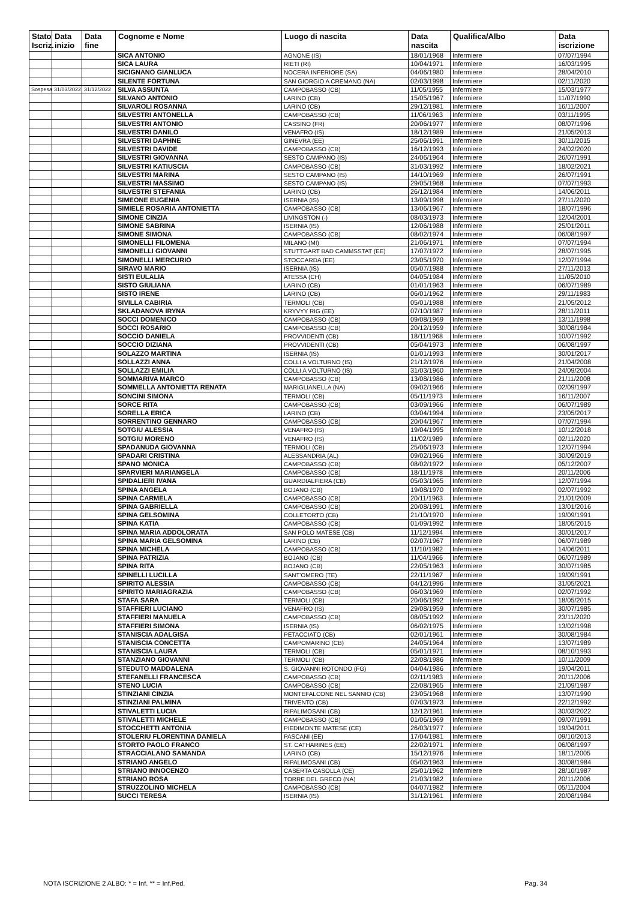| Stato Iscriz. | Data inizio | Data fine | Cognome e Nome | Luogo di nascita | Data nascita | Qualifica/Albo | Data iscrizione |
| --- | --- | --- | --- | --- | --- | --- | --- |
| | | | SICA ANTONIO | AGNONE (IS) | 18/01/1968 | Infermiere | 07/07/1994 |
| | | | SICA LAURA | RIETI (RI) | 10/04/1971 | Infermiere | 16/03/1995 |
| | | | SICIGNANO GIANLUCA | NOCERA INFERIORE (SA) | 04/06/1980 | Infermiere | 28/04/2010 |
| | | | SILENTE FORTUNA | SAN GIORGIO A CREMANO (NA) | 02/03/1998 | Infermiere | 02/11/2020 |
| Sospesa | 31/03/2022 | 31/12/2022 | SILVA ASSUNTA | CAMPOBASSO (CB) | 11/05/1955 | Infermiere | 15/03/1977 |
| | | | SILVANO ANTONIO | LARINO (CB) | 15/05/1967 | Infermiere | 11/07/1990 |
| | | | SILVAROLI ROSANNA | LARINO (CB) | 29/12/1981 | Infermiere | 16/11/2007 |
| | | | SILVESTRI ANTONELLA | CAMPOBASSO (CB) | 11/06/1963 | Infermiere | 03/11/1995 |
| | | | SILVESTRI ANTONIO | CASSINO (FR) | 20/06/1977 | Infermiere | 08/07/1996 |
| | | | SILVESTRI DANILO | VENAFRO (IS) | 18/12/1989 | Infermiere | 21/05/2013 |
| | | | SILVESTRI DAPHNE | GINEVRA (EE) | 25/06/1991 | Infermiere | 30/11/2015 |
| | | | SILVESTRI DAVIDE | CAMPOBASSO (CB) | 16/12/1993 | Infermiere | 24/02/2020 |
| | | | SILVESTRI GIOVANNA | SESTO CAMPANO (IS) | 24/06/1964 | Infermiere | 26/07/1991 |
| | | | SILVESTRI KATIUSCIA | CAMPOBASSO (CB) | 31/03/1992 | Infermiere | 18/02/2021 |
| | | | SILVESTRI MARINA | SESTO CAMPANO (IS) | 14/10/1969 | Infermiere | 26/07/1991 |
| | | | SILVESTRI MASSIMO | SESTO CAMPANO (IS) | 29/05/1968 | Infermiere | 07/07/1993 |
| | | | SILVESTRI STEFANIA | LARINO (CB) | 26/12/1984 | Infermiere | 14/06/2011 |
| | | | SIMEONE EUGENIA | ISERNIA (IS) | 13/09/1998 | Infermiere | 27/11/2020 |
| | | | SIMIELE ROSARIA ANTONIETTA | CAMPOBASSO (CB) | 13/06/1967 | Infermiere | 18/07/1996 |
| | | | SIMONE CINZIA | LIVINGSTON (-) | 08/03/1973 | Infermiere | 12/04/2001 |
| | | | SIMONE SABRINA | ISERNIA (IS) | 12/06/1988 | Infermiere | 25/01/2011 |
| | | | SIMONE SIMONA | CAMPOBASSO (CB) | 08/02/1974 | Infermiere | 06/08/1997 |
| | | | SIMONELLI FILOMENA | MILANO (MI) | 21/06/1971 | Infermiere | 07/07/1994 |
| | | | SIMONELLI GIOVANNI | STUTTGART BAD CAMMSSTAT (EE) | 17/07/1972 | Infermiere | 28/07/1995 |
| | | | SIMONELLI MERCURIO | STOCCARDA (EE) | 23/05/1970 | Infermiere | 12/07/1994 |
| | | | SIRAVO MARIO | ISERNIA (IS) | 05/07/1988 | Infermiere | 27/11/2013 |
| | | | SISTI EULALIA | ATESSA (CH) | 04/05/1984 | Infermiere | 11/05/2010 |
| | | | SISTO GIULIANA | LARINO (CB) | 01/01/1963 | Infermiere | 06/07/1989 |
| | | | SISTO IRENE | LARINO (CB) | 06/01/1962 | Infermiere | 29/11/1983 |
| | | | SIVILLA CABIRIA | TERMOLI (CB) | 05/01/1988 | Infermiere | 21/05/2012 |
| | | | SKLADANOVA IRYNA | KRYVYY RIG (EE) | 07/10/1987 | Infermiere | 28/11/2011 |
| | | | SOCCI DOMENICO | CAMPOBASSO (CB) | 09/08/1969 | Infermiere | 13/11/1998 |
| | | | SOCCI ROSARIO | CAMPOBASSO (CB) | 20/12/1959 | Infermiere | 30/08/1984 |
| | | | SOCCIO DANIELA | PROVVIDENTI (CB) | 18/11/1968 | Infermiere | 10/07/1992 |
| | | | SOCCIO DIZIANA | PROVVIDENTI (CB) | 05/04/1973 | Infermiere | 06/08/1997 |
| | | | SOLAZZO MARTINA | ISERNIA (IS) | 01/01/1993 | Infermiere | 30/01/2017 |
| | | | SOLLAZZI ANNA | COLLI A VOLTURNO (IS) | 21/12/1976 | Infermiere | 21/04/2008 |
| | | | SOLLAZZI EMILIA | COLLI A VOLTURNO (IS) | 31/03/1960 | Infermiere | 24/09/2004 |
| | | | SOMMARIVA MARCO | CAMPOBASSO (CB) | 13/08/1986 | Infermiere | 21/11/2008 |
| | | | SOMMELLA ANTONIETTA RENATA | MARIGLIANELLA (NA) | 09/02/1966 | Infermiere | 02/09/1997 |
| | | | SONCINI SIMONA | TERMOLI (CB) | 05/11/1973 | Infermiere | 16/11/2007 |
| | | | SORCE RITA | CAMPOBASSO (CB) | 03/09/1966 | Infermiere | 06/07/1989 |
| | | | SORELLA ERICA | LARINO (CB) | 03/04/1994 | Infermiere | 23/05/2017 |
| | | | SORRENTINO GENNARO | CAMPOBASSO (CB) | 20/04/1967 | Infermiere | 07/07/1994 |
| | | | SOTGIU ALESSIA | VENAFRO (IS) | 19/04/1995 | Infermiere | 10/12/2018 |
| | | | SOTGIU MORENO | VENAFRO (IS) | 11/02/1989 | Infermiere | 02/11/2020 |
| | | | SPADANUDA GIOVANNA | TERMOLI (CB) | 25/06/1973 | Infermiere | 12/07/1994 |
| | | | SPADARI CRISTINA | ALESSANDRIA (AL) | 09/02/1966 | Infermiere | 30/09/2019 |
| | | | SPANO MONICA | CAMPOBASSO (CB) | 08/02/1972 | Infermiere | 05/12/2007 |
| | | | SPARVIERI MARIANGELA | CAMPOBASSO (CB) | 18/11/1978 | Infermiere | 20/11/2006 |
| | | | SPIDALIERI IVANA | GUARDIALFIERA (CB) | 05/03/1965 | Infermiere | 12/07/1994 |
| | | | SPINA ANGELA | BOJANO (CB) | 19/08/1970 | Infermiere | 02/07/1992 |
| | | | SPINA CARMELA | CAMPOBASSO (CB) | 20/11/1963 | Infermiere | 21/01/2009 |
| | | | SPINA GABRIELLA | CAMPOBASSO (CB) | 20/08/1991 | Infermiere | 13/01/2016 |
| | | | SPINA GELSOMINA | COLLETORTO (CB) | 21/10/1970 | Infermiere | 19/09/1991 |
| | | | SPINA KATIA | CAMPOBASSO (CB) | 01/09/1992 | Infermiere | 18/05/2015 |
| | | | SPINA MARIA ADDOLORATA | SAN POLO MATESE (CB) | 11/12/1994 | Infermiere | 30/01/2017 |
| | | | SPINA MARIA GELSOMINA | LARINO (CB) | 02/07/1967 | Infermiere | 06/07/1989 |
| | | | SPINA MICHELA | CAMPOBASSO (CB) | 11/10/1982 | Infermiere | 14/06/2011 |
| | | | SPINA PATRIZIA | BOJANO (CB) | 11/04/1966 | Infermiere | 06/07/1989 |
| | | | SPINA RITA | BOJANO (CB) | 22/05/1963 | Infermiere | 30/07/1985 |
| | | | SPINELLI LUCILLA | SANT'OMERO (TE) | 22/11/1967 | Infermiere | 19/09/1991 |
| | | | SPIRITO ALESSIA | CAMPOBASSO (CB) | 04/12/1996 | Infermiere | 31/05/2021 |
| | | | SPIRITO MARIAGRAZIA | CAMPOBASSO (CB) | 06/03/1969 | Infermiere | 02/07/1992 |
| | | | STAFA SARA | TERMOLI (CB) | 20/06/1992 | Infermiere | 18/05/2015 |
| | | | STAFFIERI LUCIANO | VENAFRO (IS) | 29/08/1959 | Infermiere | 30/07/1985 |
| | | | STAFFIERI MANUELA | CAMPOBASSO (CB) | 08/05/1992 | Infermiere | 23/11/2020 |
| | | | STAFFIERI SIMONA | ISERNIA (IS) | 06/02/1975 | Infermiere | 13/02/1998 |
| | | | STANISCIA ADALGISA | PETACCIATO (CB) | 02/01/1961 | Infermiere | 30/08/1984 |
| | | | STANISCIA CONCETTA | CAMPOMARINO (CB) | 24/05/1964 | Infermiere | 13/07/1989 |
| | | | STANISCIA LAURA | TERMOLI (CB) | 05/01/1971 | Infermiere | 08/10/1993 |
| | | | STANZIANO GIOVANNI | TERMOLI (CB) | 22/08/1986 | Infermiere | 10/11/2009 |
| | | | STEDUTO MADDALENA | S. GIOVANNI ROTONDO (FG) | 04/04/1986 | Infermiere | 19/04/2011 |
| | | | STEFANELLI FRANCESCA | CAMPOBASSO (CB) | 02/11/1983 | Infermiere | 20/11/2006 |
| | | | STENO LUCIA | CAMPOBASSO (CB) | 22/08/1965 | Infermiere | 21/09/1987 |
| | | | STINZIANI CINZIA | MONTEFALCONE NEL SANNIO (CB) | 23/05/1968 | Infermiere | 13/07/1990 |
| | | | STINZIANI PALMINA | TRIVENTO (CB) | 07/03/1973 | Infermiere | 22/12/1992 |
| | | | STIVALETTI LUCIA | RIPALIMOSANI (CB) | 12/12/1961 | Infermiere | 30/03/2022 |
| | | | STIVALETTI MICHELE | CAMPOBASSO (CB) | 01/06/1969 | Infermiere | 09/07/1991 |
| | | | STOCCHETTI ANTONIA | PIEDIMONTE MATESE (CE) | 26/03/1977 | Infermiere | 19/04/2011 |
| | | | STOLERIU FLORENTINA DANIELA | PASCANI (EE) | 17/04/1981 | Infermiere | 09/10/2013 |
| | | | STORTO PAOLO FRANCO | ST. CATHARINES (EE) | 22/02/1971 | Infermiere | 06/08/1997 |
| | | | STRACCIALANO SAMANDA | LARINO (CB) | 15/12/1976 | Infermiere | 18/11/2005 |
| | | | STRIANO ANGELO | RIPALIMOSANI (CB) | 05/02/1963 | Infermiere | 30/08/1984 |
| | | | STRIANO INNOCENZO | CASERTA CASOLLA (CE) | 25/01/1962 | Infermiere | 28/10/1987 |
| | | | STRIANO ROSA | TORRE DEL GRECO (NA) | 21/03/1982 | Infermiere | 20/11/2006 |
| | | | STRUZZOLINO MICHELA | CAMPOBASSO (CB) | 04/07/1982 | Infermiere | 05/11/2004 |
| | | | SUCCI TERESA | ISERNIA (IS) | 31/12/1961 | Infermiere | 20/08/1984 |
NOTA ISCRIZIONE 2 ALBO: * = Inf. ** = Inf.Ped. Pag. 34